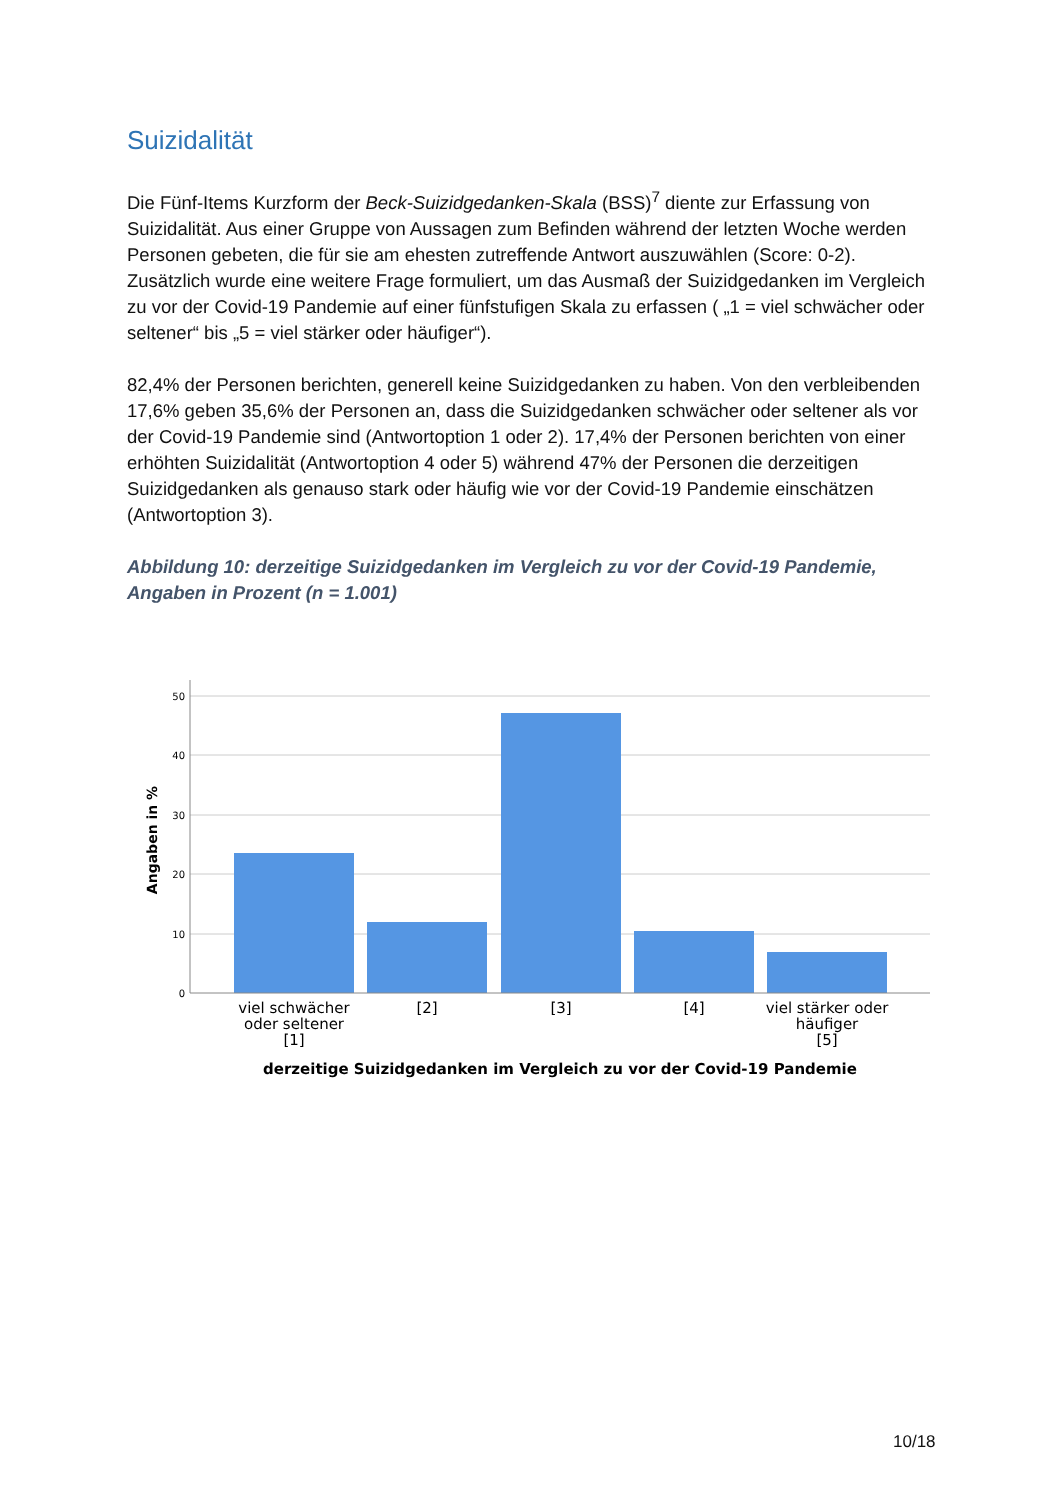Suizidalität
Die Fünf-Items Kurzform der Beck-Suizidgedanken-Skala (BSS)<sup>7</sup> diente zur Erfassung von Suizidalität. Aus einer Gruppe von Aussagen zum Befinden während der letzten Woche werden Personen gebeten, die für sie am ehesten zutreffende Antwort auszuwählen (Score: 0-2). Zusätzlich wurde eine weitere Frage formuliert, um das Ausmaß der Suizidgedanken im Vergleich zu vor der Covid-19 Pandemie auf einer fünfstufigen Skala zu erfassen ( „1 = viel schwächer oder seltener“ bis „5 = viel stärker oder häufiger“).
82,4% der Personen berichten, generell keine Suizidgedanken zu haben. Von den verbleibenden 17,6% geben 35,6% der Personen an, dass die Suizidgedanken schwächer oder seltener als vor der Covid-19 Pandemie sind (Antwortoption 1 oder 2). 17,4% der Personen berichten von einer erhöhten Suizidalität (Antwortoption 4 oder 5) während 47% der Personen die derzeitigen Suizidgedanken als genauso stark oder häufig wie vor der Covid-19 Pandemie einschätzen (Antwortoption 3).
Abbildung 10: derzeitige Suizidgedanken im Vergleich zu vor der Covid-19 Pandemie, Angaben in Prozent (n = 1.001)
50
40
30
20
10
0
Angaben in %
viel schwächer
oder seltener
[1]
[2]
[3]
[4]
viel stärker oder
häufiger
[5]
derzeitige Suizidgedanken im Vergleich zu vor der Covid-19 Pandemie
10/18